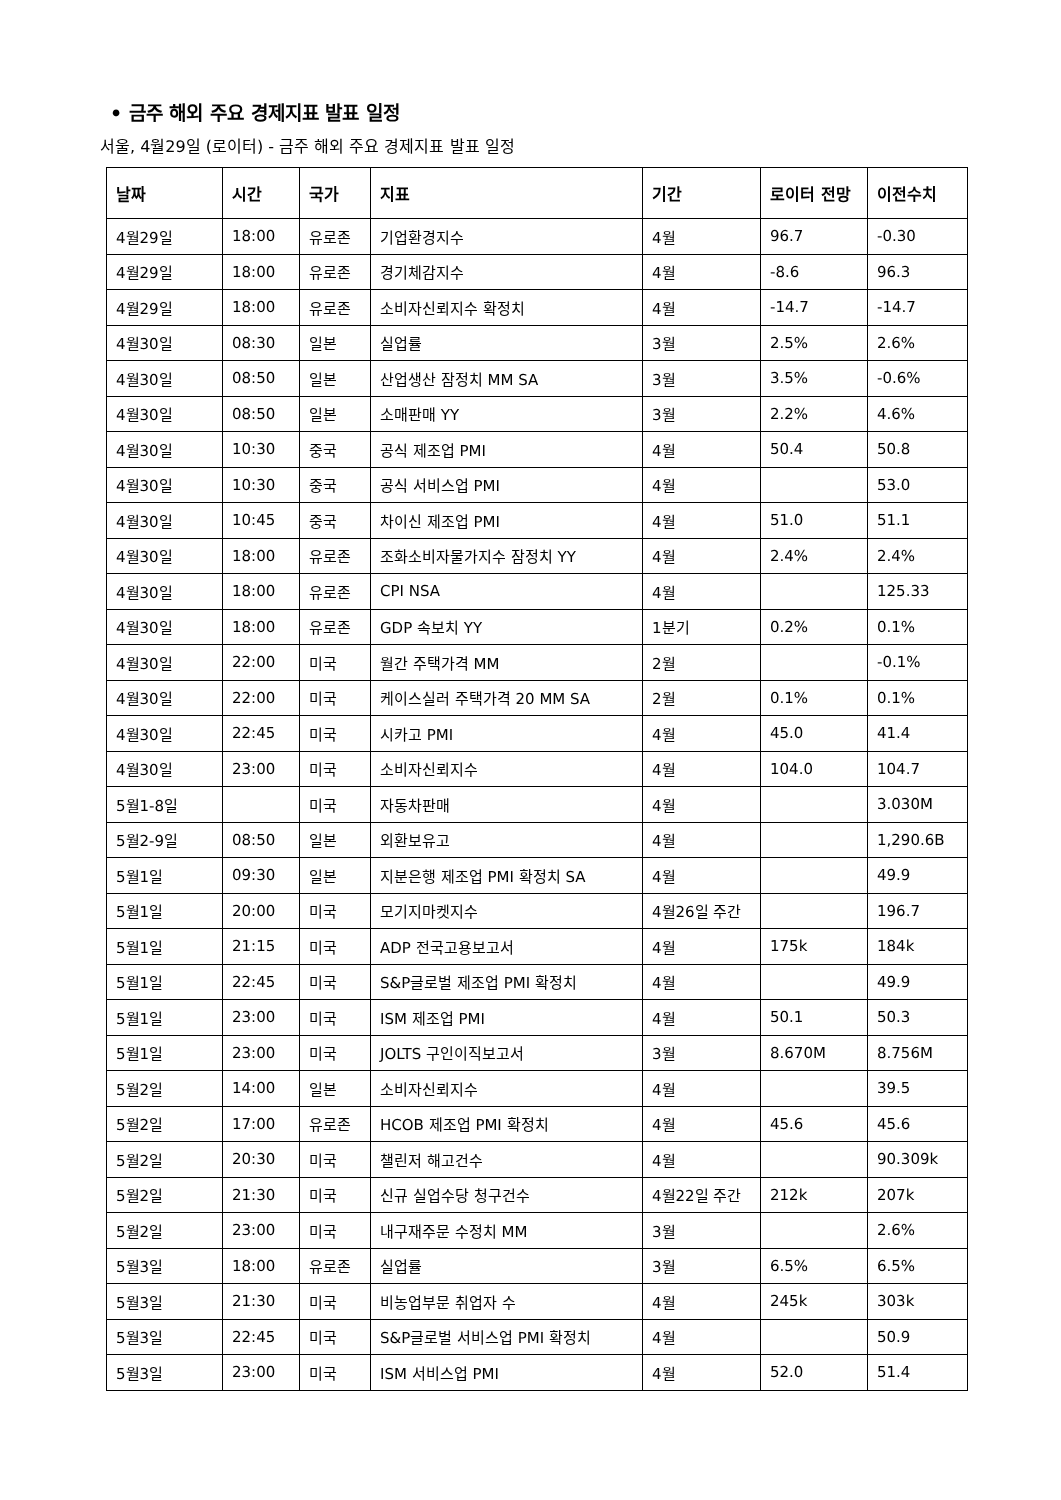• 금주 해외 주요 경제지표 발표 일정
서울, 4월29일 (로이터) - 금주 해외 주요 경제지표 발표 일정
| 날짜 | 시간 | 국가 | 지표 | 기간 | 로이터 전망 | 이전수치 |
| --- | --- | --- | --- | --- | --- | --- |
| 4월29일 | 18:00 | 유로존 | 기업환경지수 | 4월 | 96.7 | -0.30 |
| 4월29일 | 18:00 | 유로존 | 경기체감지수 | 4월 | -8.6 | 96.3 |
| 4월29일 | 18:00 | 유로존 | 소비자신뢰지수 확정치 | 4월 | -14.7 | -14.7 |
| 4월30일 | 08:30 | 일본 | 실업률 | 3월 | 2.5% | 2.6% |
| 4월30일 | 08:50 | 일본 | 산업생산 잠정치 MM SA | 3월 | 3.5% | -0.6% |
| 4월30일 | 08:50 | 일본 | 소매판매 YY | 3월 | 2.2% | 4.6% |
| 4월30일 | 10:30 | 중국 | 공식 제조업 PMI | 4월 | 50.4 | 50.8 |
| 4월30일 | 10:30 | 중국 | 공식 서비스업 PMI | 4월 | | 53.0 |
| 4월30일 | 10:45 | 중국 | 차이신 제조업 PMI | 4월 | 51.0 | 51.1 |
| 4월30일 | 18:00 | 유로존 | 조화소비자물가지수 잠정치 YY | 4월 | 2.4% | 2.4% |
| 4월30일 | 18:00 | 유로존 | CPI NSA | 4월 | | 125.33 |
| 4월30일 | 18:00 | 유로존 | GDP 속보치 YY | 1분기 | 0.2% | 0.1% |
| 4월30일 | 22:00 | 미국 | 월간 주택가격 MM | 2월 | | -0.1% |
| 4월30일 | 22:00 | 미국 | 케이스실러 주택가격 20 MM SA | 2월 | 0.1% | 0.1% |
| 4월30일 | 22:45 | 미국 | 시카고 PMI | 4월 | 45.0 | 41.4 |
| 4월30일 | 23:00 | 미국 | 소비자신뢰지수 | 4월 | 104.0 | 104.7 |
| 5월1-8일 | | 미국 | 자동차판매 | 4월 | | 3.030M |
| 5월2-9일 | 08:50 | 일본 | 외환보유고 | 4월 | | 1,290.6B |
| 5월1일 | 09:30 | 일본 | 지분은행 제조업 PMI 확정치 SA | 4월 | | 49.9 |
| 5월1일 | 20:00 | 미국 | 모기지마켓지수 | 4월26일 주간 | | 196.7 |
| 5월1일 | 21:15 | 미국 | ADP 전국고용보고서 | 4월 | 175k | 184k |
| 5월1일 | 22:45 | 미국 | S&P글로벌 제조업 PMI 확정치 | 4월 | | 49.9 |
| 5월1일 | 23:00 | 미국 | ISM 제조업 PMI | 4월 | 50.1 | 50.3 |
| 5월1일 | 23:00 | 미국 | JOLTS 구인이직보고서 | 3월 | 8.670M | 8.756M |
| 5월2일 | 14:00 | 일본 | 소비자신뢰지수 | 4월 | | 39.5 |
| 5월2일 | 17:00 | 유로존 | HCOB 제조업 PMI 확정치 | 4월 | 45.6 | 45.6 |
| 5월2일 | 20:30 | 미국 | 챌린저 해고건수 | 4월 | | 90.309k |
| 5월2일 | 21:30 | 미국 | 신규 실업수당 청구건수 | 4월22일 주간 | 212k | 207k |
| 5월2일 | 23:00 | 미국 | 내구재주문 수정치 MM | 3월 | | 2.6% |
| 5월3일 | 18:00 | 유로존 | 실업률 | 3월 | 6.5% | 6.5% |
| 5월3일 | 21:30 | 미국 | 비농업부문 취업자 수 | 4월 | 245k | 303k |
| 5월3일 | 22:45 | 미국 | S&P글로벌 서비스업 PMI 확정치 | 4월 | | 50.9 |
| 5월3일 | 23:00 | 미국 | ISM 서비스업 PMI | 4월 | 52.0 | 51.4 |